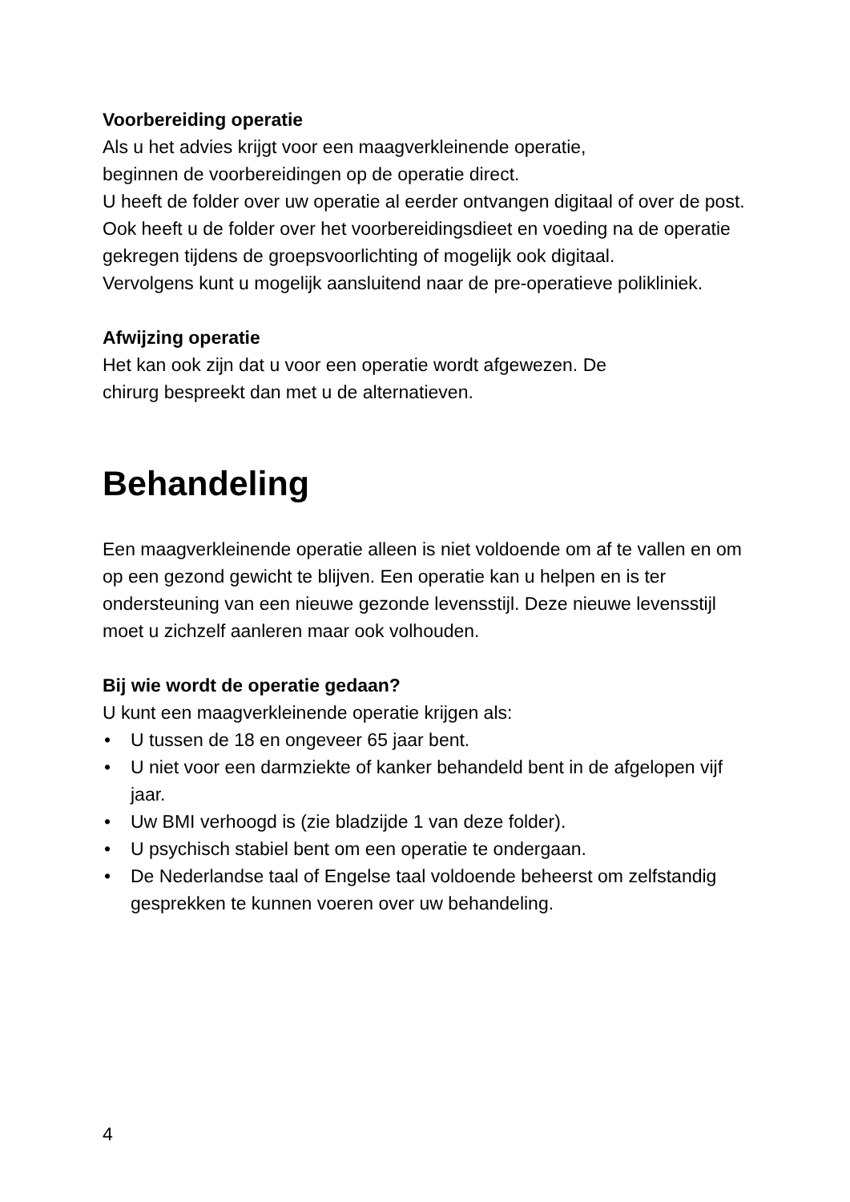Voorbereiding operatie
Als u het advies krijgt voor een maagverkleinende operatie,
beginnen de voorbereidingen op de operatie direct.
U heeft de folder over uw operatie al eerder ontvangen digitaal of over de post.
Ook heeft u de folder over het voorbereidingsdieet en voeding na de operatie gekregen tijdens de groepsvoorlichting of mogelijk ook digitaal.
Vervolgens kunt u mogelijk aansluitend naar de pre-operatieve polikliniek.
Afwijzing operatie
Het kan ook zijn dat u voor een operatie wordt afgewezen. De
chirurg bespreekt dan met u de alternatieven.
Behandeling
Een maagverkleinende operatie alleen is niet voldoende om af te vallen en om op een gezond gewicht te blijven. Een operatie kan u helpen en is ter ondersteuning van een nieuwe gezonde levensstijl. Deze nieuwe levensstijl moet u zichzelf aanleren maar ook volhouden.
Bij wie wordt de operatie gedaan?
U kunt een maagverkleinende operatie krijgen als:
• U tussen de 18 en ongeveer 65 jaar bent.
• U niet voor een darmziekte of kanker behandeld bent in de afgelopen vijf jaar.
• Uw BMI verhoogd is (zie bladzijde 1 van deze folder).
• U psychisch stabiel bent om een operatie te ondergaan.
• De Nederlandse taal of Engelse taal voldoende beheerst om zelfstandig gesprekken te kunnen voeren over uw behandeling.
4